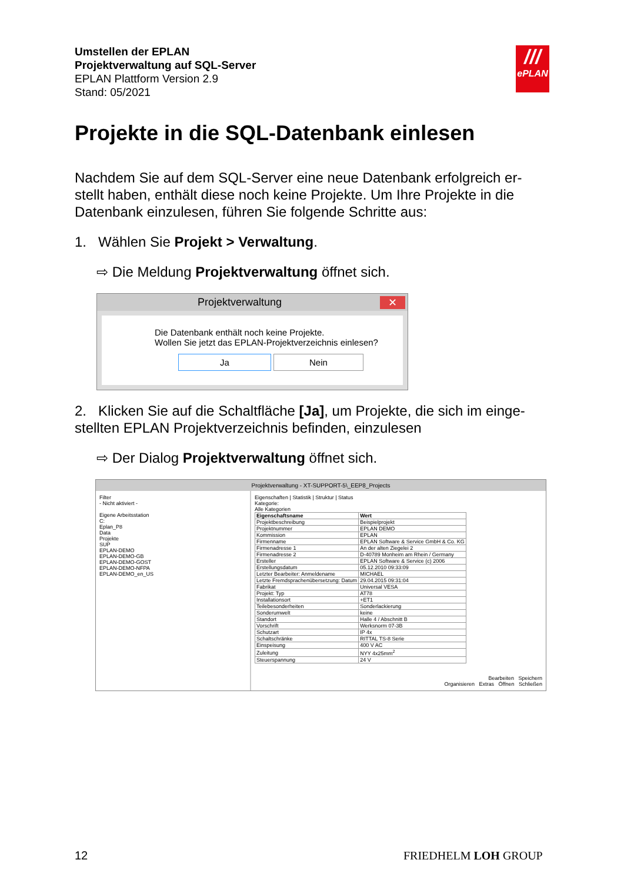Umstellen der EPLAN
Projektverwaltung auf SQL-Server
EPLAN Plattform Version 2.9
Stand: 05/2021
///
ePLAN
Projekte in die SQL-Datenbank einlesen
Nachdem Sie auf dem SQL-Server eine neue Datenbank erfolgreich er-stellt haben, enthält diese noch keine Projekte. Um Ihre Projekte in die Datenbank einzulesen, führen Sie folgende Schritte aus:
1. Wählen Sie Projekt > Verwaltung.
⇨ Die Meldung Projektverwaltung öffnet sich.
Projektverwaltung ✕
Die Datenbank enthält noch keine Projekte.
Wollen Sie jetzt das EPLAN-Projektverzeichnis einlesen?
Ja Nein
2. Klicken Sie auf die Schaltfläche [Ja], um Projekte, die sich im einge-stellten EPLAN Projektverzeichnis befinden, einzulesen
⇨ Der Dialog Projektverwaltung öffnet sich.
Projektverwaltung - XT-SUPPORT-5\_EEP8_Projects
Filter
- Nicht aktiviert -
Eigene Arbeitsstation
C:
Eplan_P8
Data
Projekte
SUP
EPLAN-DEMO
EPLAN-DEMO-GB
EPLAN-DEMO-GOST
EPLAN-DEMO-NFPA
EPLAN-DEMO_en_US
Eigenschaften | Statistik | Struktur | Status
Kategorie:
Alle Kategorien
| Eigenschaftsname | Wert |
| --- | --- |
| Projektbeschreibung | Beispielprojekt |
| Projektnummer | EPLAN DEMO |
| Kommission | EPLAN |
| Firmenname | EPLAN Software & Service GmbH & Co. KG |
| Firmenadresse 1 | An der alten Ziegelei 2 |
| Firmenadresse 2 | D-40789 Monheim am Rhein / Germany |
| Ersteller | EPLAN Software & Service (c) 2006 |
| Erstellungsdatum | 05.12.2010 09:33:09 |
| Letzter Bearbeiter: Anmeldename | MICHAEL |
| Letzte Fremdsprachenübersetzung: Datum | 29.04.2015 09:31:04 |
| Fabrikat | Universal VESA |
| Projekt: Typ | AT78 |
| Installationsort | +ET1 |
| Teilebesonderheiten | Sonderlackierung |
| Sonderumwelt | keine |
| Standort | Halle 4 / Abschnitt B |
| Vorschrift | Werksnorm 07-3B |
| Schutzart | IP 4x |
| Schaltschränke | RITTAL TS-8 Serie |
| Einspeisung | 400 V AC |
| Zuleitung | NYY 4x25mm<sup>2</sup> |
| Steuerspannung | 24 V |
Bearbeiten Speichern
Organisieren Extras Öffnen Schließen
12 FRIEDHELM LOH GROUP